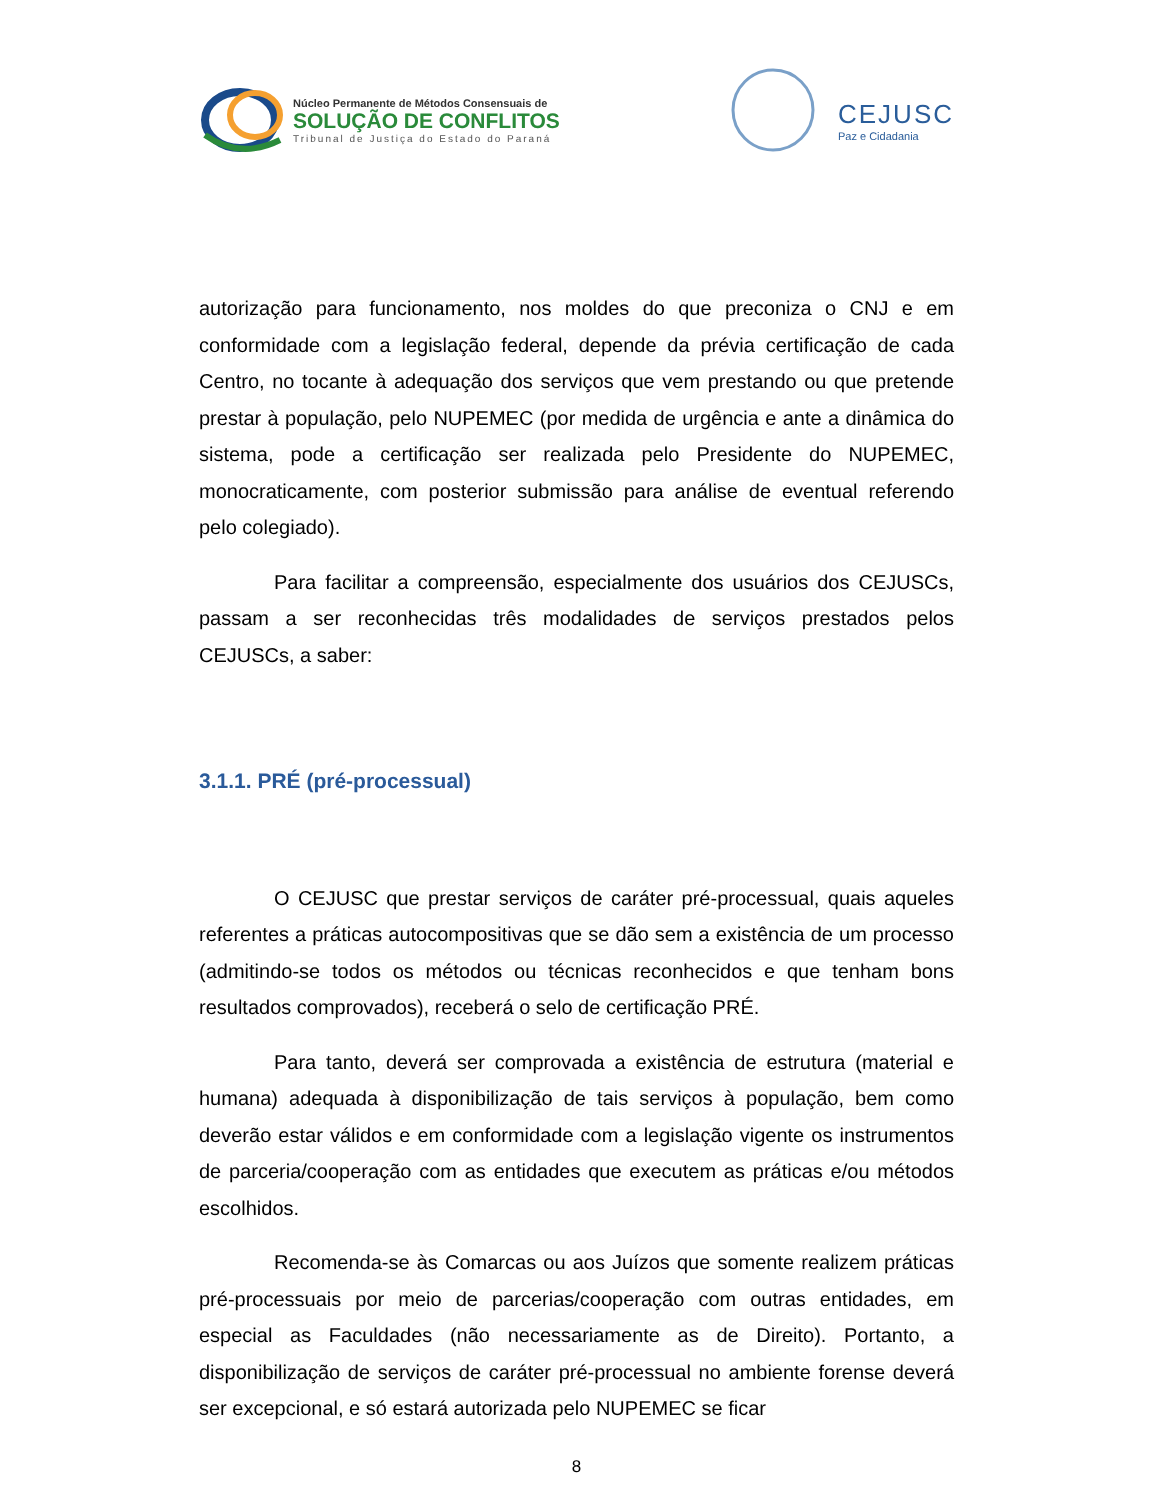Núcleo Permanente de Métodos Consensuais de
SOLUÇÃO DE CONFLITOS
Tribunal de Justiça do Estado do Paraná
CEJUSC
Paz e Cidadania
autorização para funcionamento, nos moldes do que preconiza o CNJ e em conformidade com a legislação federal, depende da prévia certificação de cada Centro, no tocante à adequação dos serviços que vem prestando ou que pretende prestar à população, pelo NUPEMEC (por medida de urgência e ante a dinâmica do sistema, pode a certificação ser realizada pelo Presidente do NUPEMEC, monocraticamente, com posterior submissão para análise de eventual referendo pelo colegiado).
Para facilitar a compreensão, especialmente dos usuários dos CEJUSCs, passam a ser reconhecidas três modalidades de serviços prestados pelos CEJUSCs, a saber:
3.1.1. PRÉ (pré-processual)
O CEJUSC que prestar serviços de caráter pré-processual, quais aqueles referentes a práticas autocompositivas que se dão sem a existência de um processo (admitindo-se todos os métodos ou técnicas reconhecidos e que tenham bons resultados comprovados), receberá o selo de certificação PRÉ.
Para tanto, deverá ser comprovada a existência de estrutura (material e humana) adequada à disponibilização de tais serviços à população, bem como deverão estar válidos e em conformidade com a legislação vigente os instrumentos de parceria/cooperação com as entidades que executem as práticas e/ou métodos escolhidos.
Recomenda-se às Comarcas ou aos Juízos que somente realizem práticas pré-processuais por meio de parcerias/cooperação com outras entidades, em especial as Faculdades (não necessariamente as de Direito). Portanto, a disponibilização de serviços de caráter pré-processual no ambiente forense deverá ser excepcional, e só estará autorizada pelo NUPEMEC se ficar
8